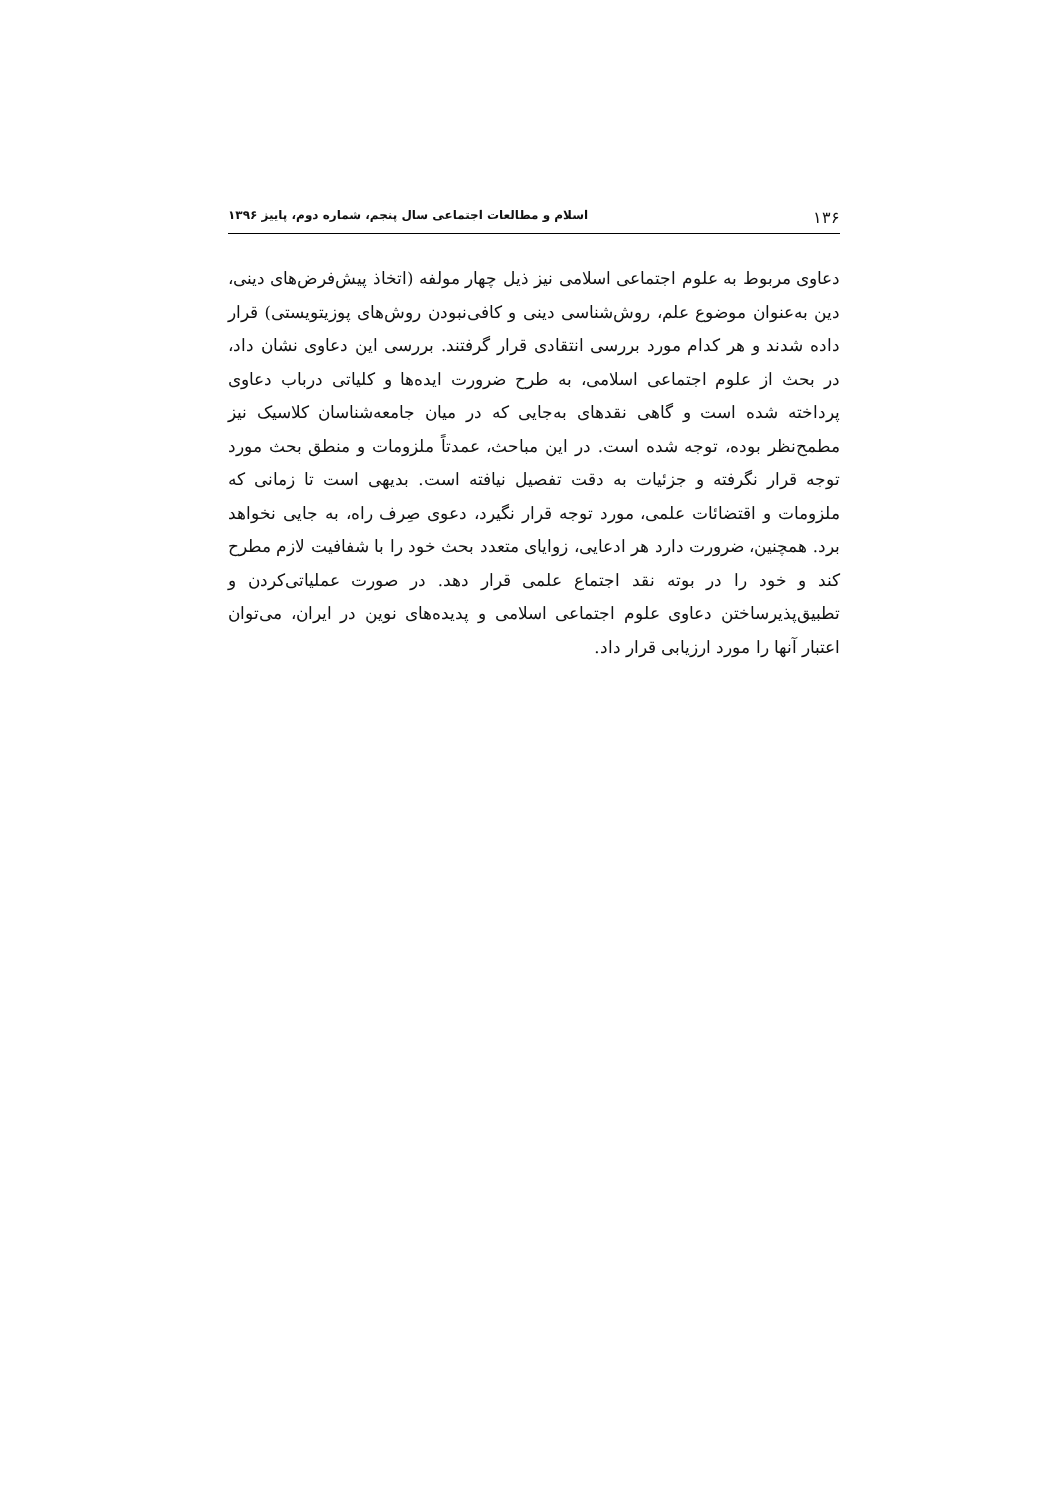۱۳۶ اسلام و مطالعات اجتماعی سال پنجم، شماره دوم، پاییز ۱۳۹۶
دعاوی مربوط به علوم اجتماعی اسلامی نیز ذیل چهار مولفه (اتخاذ پیش‌فرض‌های دینی، دین به‌عنوان موضوع علم، روش‌شناسی دینی و کافی‌نبودن روش‌های پوزیتویستی) قرار داده شدند و هر کدام مورد بررسی انتقادی قرار گرفتند. بررسی این دعاوی نشان داد، در بحث از علوم اجتماعی اسلامی، به طرح ضرورت ایده‌ها و کلیاتی درباب دعاوی پرداخته شده است و گاهی نقدهای به‌جایی که در میان جامعه‌شناسان کلاسیک نیز مطمح‌نظر بوده، توجه شده است. در این مباحث، عمدتاً ملزومات و منطق بحث مورد توجه قرار نگرفته و جزئیات به دقت تفصیل نیافته است. بدیهی است تا زمانی که ملزومات و اقتضائات علمی، مورد توجه قرار نگیرد، دعوی صِرف راه، به جایی نخواهد برد. همچنین، ضرورت دارد هر ادعایی، زوایای متعدد بحث خود را با شفافیت لازم مطرح کند و خود را در بوته نقد اجتماع علمی قرار دهد. در صورت عملیاتی‌کردن و تطبیق‌پذیرساختن دعاوی علوم اجتماعی اسلامی و پدیده‌های نوین در ایران، می‌توان اعتبار آنها را مورد ارزیابی قرار داد.